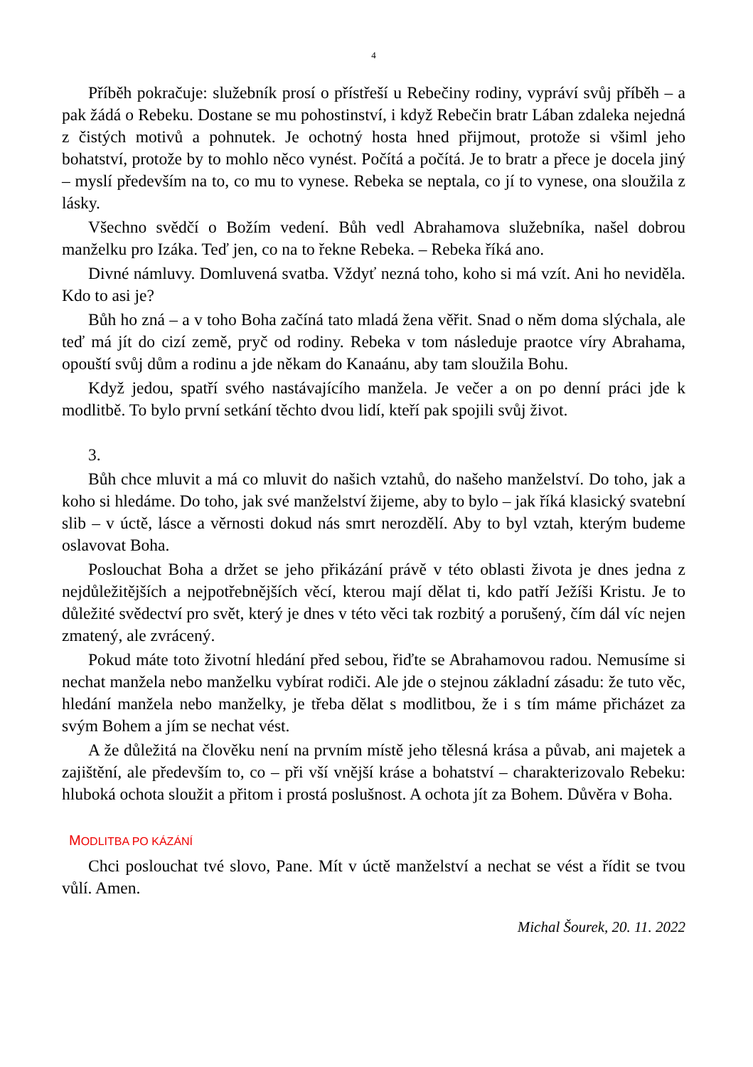4
Příběh pokračuje: služebník prosí o přístřeší u Rebečiny rodiny, vypráví svůj příběh – a pak žádá o Rebeku. Dostane se mu pohostinství, i když Rebečin bratr Lában zdaleka nejedná z čistých motivů a pohnutek. Je ochotný hosta hned přijmout, protože si všiml jeho bohatství, protože by to mohlo něco vynést. Počítá a počítá. Je to bratr a přece je docela jiný – myslí především na to, co mu to vynese. Rebeka se neptala, co jí to vynese, ona sloužila z lásky.
Všechno svědčí o Božím vedení. Bůh vedl Abrahamova služebníka, našel dobrou manželku pro Izáka. Teď jen, co na to řekne Rebeka. – Rebeka říká ano.
Divné námluvy. Domluvená svatba. Vždyť nezná toho, koho si má vzít. Ani ho neviděla. Kdo to asi je?
Bůh ho zná – a v toho Boha začíná tato mladá žena věřit. Snad o něm doma slýchala, ale teď má jít do cizí země, pryč od rodiny. Rebeka v tom následuje praotce víry Abrahama, opouští svůj dům a rodinu a jde někam do Kanaánu, aby tam sloužila Bohu.
Když jedou, spatří svého nastávajícího manžela. Je večer a on po denní práci jde k modlitbě. To bylo první setkání těchto dvou lidí, kteří pak spojili svůj život.
3.
Bůh chce mluvit a má co mluvit do našich vztahů, do našeho manželství. Do toho, jak a koho si hledáme. Do toho, jak své manželství žijeme, aby to bylo – jak říká klasický svatební slib – v úctě, lásce a věrnosti dokud nás smrt nerozdělí. Aby to byl vztah, kterým budeme oslavovat Boha.
Poslouchat Boha a držet se jeho přikázání právě v této oblasti života je dnes jedna z nejdůležitějších a nejpotřebnějších věcí, kterou mají dělat ti, kdo patří Ježíši Kristu. Je to důležité svědectví pro svět, který je dnes v této věci tak rozbitý a porušený, čím dál víc nejen zmatený, ale zvrácený.
Pokud máte toto životní hledání před sebou, řiďte se Abrahamovou radou. Nemusíme si nechat manžela nebo manželku vybírat rodiči. Ale jde o stejnou základní zásadu: že tuto věc, hledání manžela nebo manželky, je třeba dělat s modlitbou, že i s tím máme přicházet za svým Bohem a jím se nechat vést.
A že důležitá na člověku není na prvním místě jeho tělesná krása a půvab, ani majetek a zajištění, ale především to, co – při vší vnější kráse a bohatství – charakterizovalo Rebeku: hluboká ochota sloužit a přitom i prostá poslušnost. A ochota jít za Bohem. Důvěra v Boha.
MODLITBA PO KÁZÁNÍ
Chci poslouchat tvé slovo, Pane. Mít v úctě manželství a nechat se vést a řídit se tvou vůlí. Amen.
Michal Šourek, 20. 11. 2022